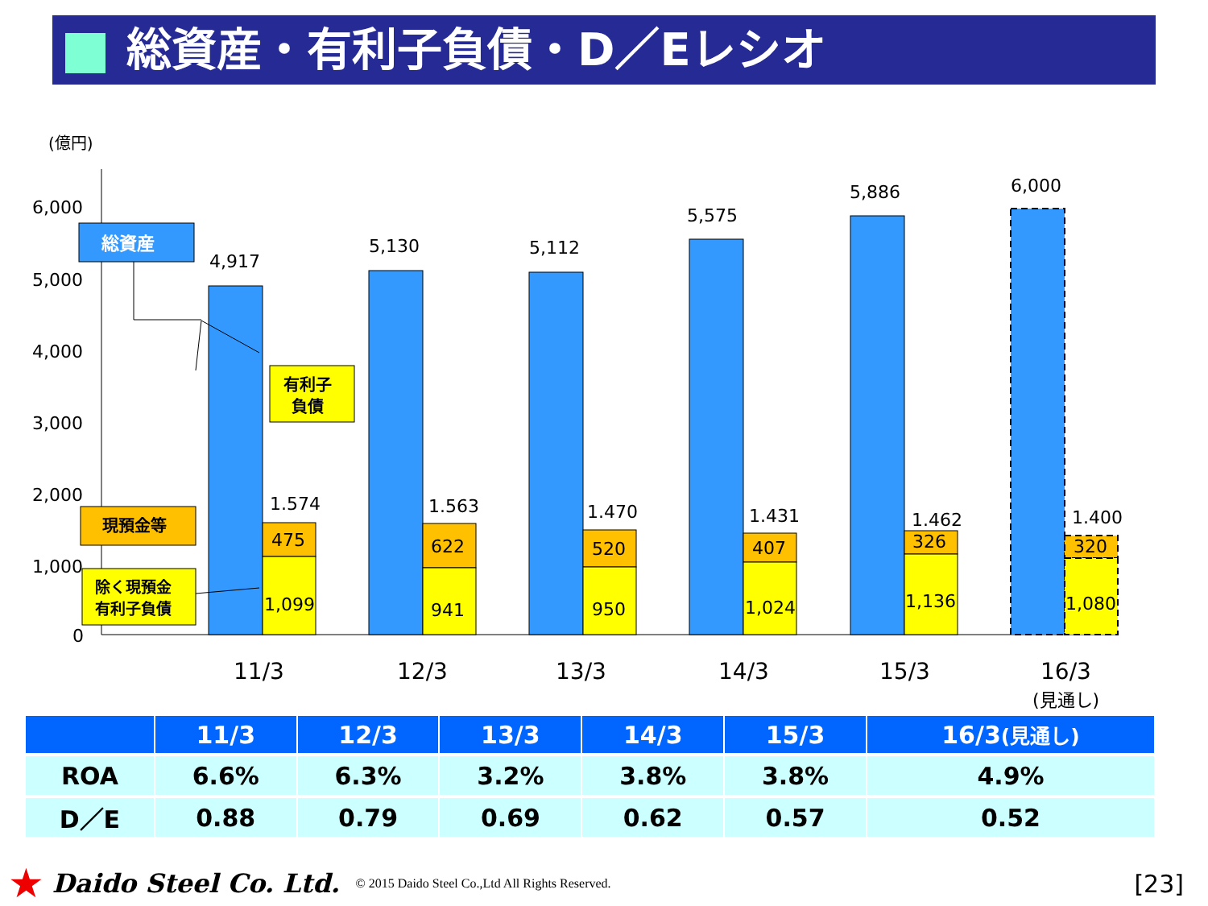総資産・有利子負債・D／Eレシオ
(億円)
6,000
5,000
4,000
3,000
2,000
1,000
0
4,917
5,130
5,112
5,575
5,886
6,000
1.574
1.563
1.470
1.431
1.462
1.400
475
622
520
407
326
320
1,099
941
950
1,024
1,136
1,080
11/3
12/3
13/3
14/3
15/3
16/3
(見通し)
総資産
有利子
負債
現預金等
除く現預金
有利子負債
| | 11/3 | 12/3 | 13/3 | 14/3 | 15/3 | 16/3 (見通し) |
| --- | --- | --- | --- | --- | --- | --- |
| ROA | 6.6% | 6.3% | 3.2% | 3.8% | 3.8% | 4.9% |
| D／E | 0.88 | 0.79 | 0.69 | 0.62 | 0.57 | 0.52 |
★ Daido Steel Co. Ltd. © 2015 Daido Steel Co.,Ltd All Rights Reserved. [23]